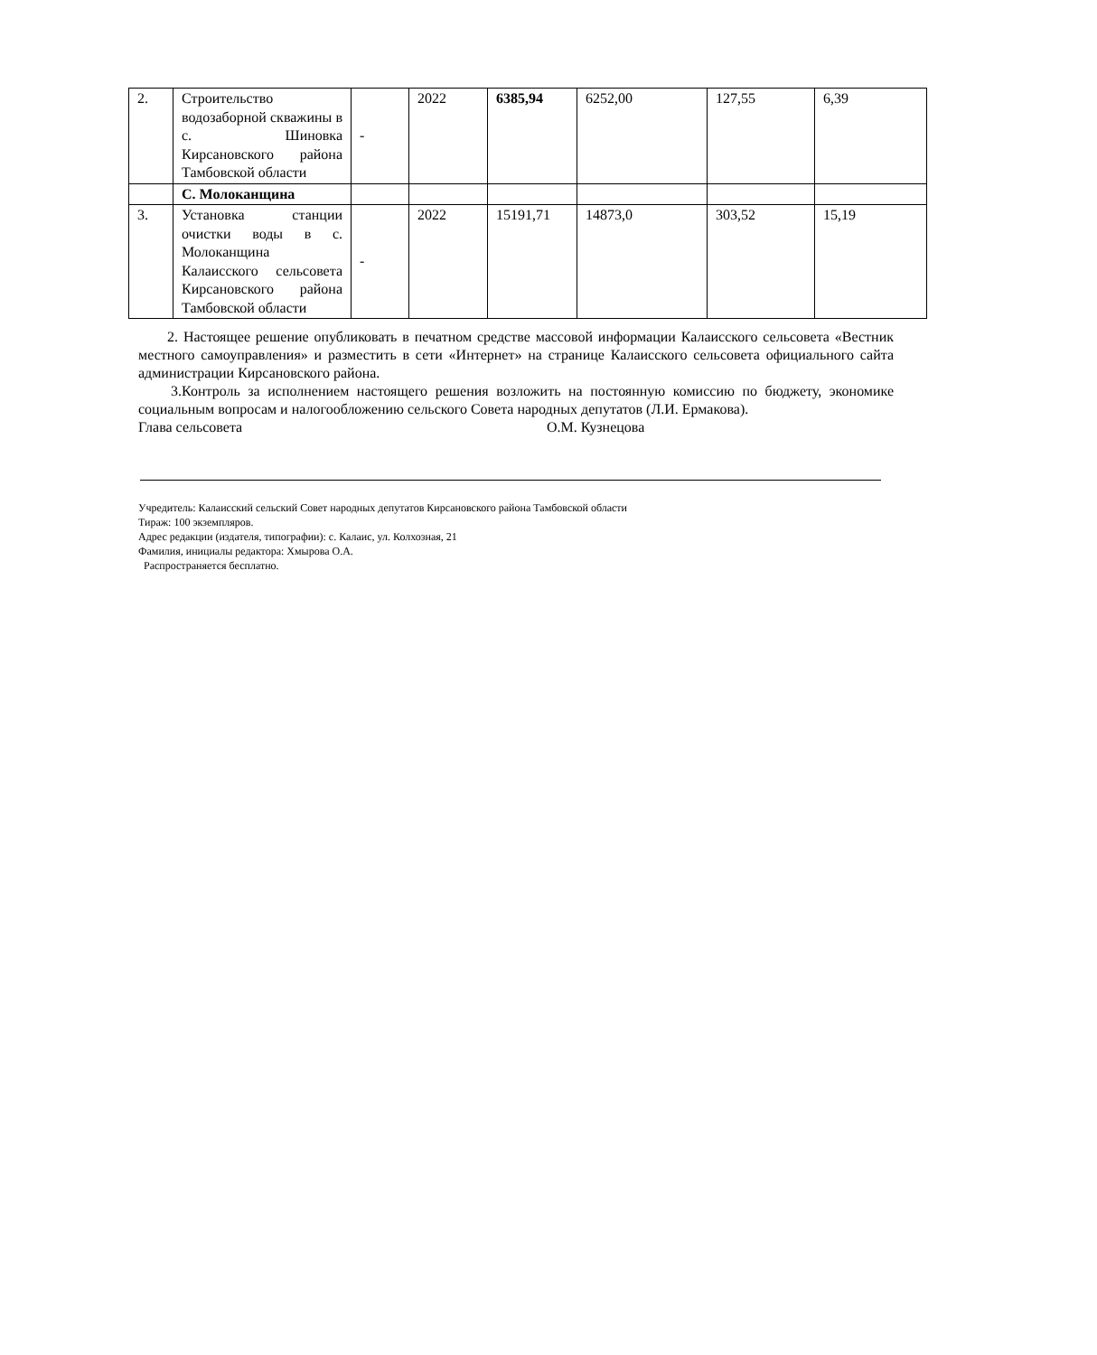| 2. | Строительство водозаборной скважины в с. Шиновка Кирсановского района Тамбовской области | - | 2022 | 6385,94 | 6252,00 | 127,55 | 6,39 |
| | С. Молоканщина | | | | | | |
| 3. | Установка станции очистки воды в с. Молоканщина Калаисского сельсовета Кирсановского района Тамбовской области | - | 2022 | 15191,71 | 14873,0 | 303,52 | 15,19 |
2. Настоящее решение опубликовать в печатном средстве массовой информации Калаисского сельсовета «Вестник местного самоуправления» и разместить в сети «Интернет» на странице Калаисского сельсовета официального сайта администрации Кирсановского района.
3.Контроль за исполнением настоящего решения возложить на постоянную комиссию по бюджету, экономике социальным вопросам и налогообложению сельского Совета народных депутатов (Л.И. Ермакова).
Глава сельсовета О.М. Кузнецова
Учредитель: Калаисский сельский Совет народных депутатов Кирсановского района Тамбовской области
Тираж: 100 экземпляров.
Адрес редакции (издателя, типографии): с. Калаис, ул. Колхозная, 21
Фамилия, инициалы редактора: Хмырова О.А.
Распространяется бесплатно.